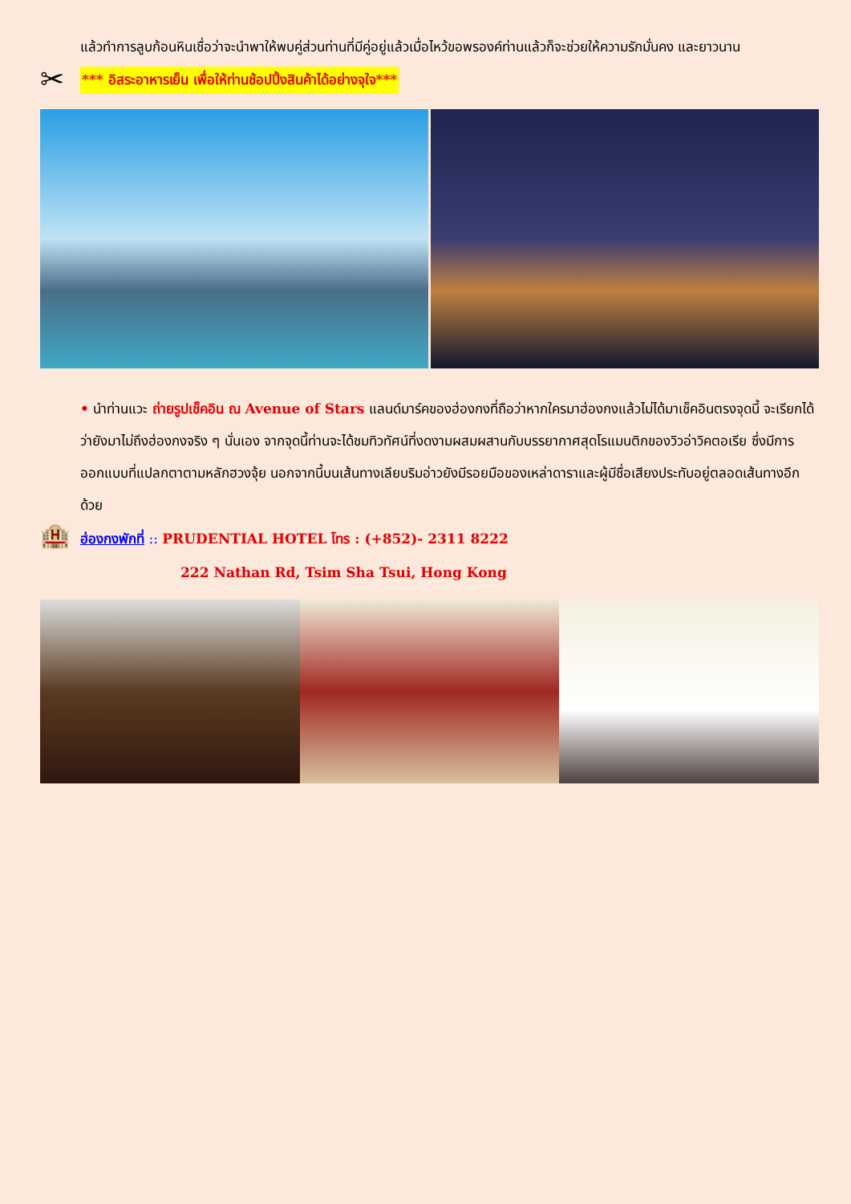แล้วทำการลูบก้อนหินเชื่อว่าจะนำพาให้พบคู่ส่วนท่านที่มีคู่อยู่แล้วเมื่อไหว้ขอพรองค์ท่านแล้วก็จะช่วยให้ความรักมั่นคง และยาวนาน
✂
*** อิสระอาหารเย็น เพื่อให้ท่านช้อปปิ้งสินค้าได้อย่างจุใจ***
• นำท่านแวะ ถ่ายรูปเช็คอิน ณ Avenue of Stars แลนด์มาร์คของฮ่องกงที่ถือว่าหากใครมาฮ่องกงแล้วไม่ได้มาเช็คอินตรงจุดนี้ จะเรียกได้ว่ายังมาไม่ถึงฮ่องกงจริง ๆ นั่นเอง จากจุดนี้ท่านจะได้ชมทิวทัศน์ที่งดงามผสมผสานกับบรรยากาศสุดโรแมนติกของวิวอ่าวิคตอเรีย ซึ่งมีการออกแบบที่แปลกตาตามหลักฮวงจุ้ย นอกจากนี้บนเส้นทางเลียบริมอ่าวยังมีรอยมือของเหล่าดาราและผู้มีชื่อเสียงประทับอยู่ตลอดเส้นทางอีกด้วย
🏨
ฮ่องกงพักที่ :: PRUDENTIAL HOTEL โทร : (+852)- 2311 8222
222 Nathan Rd, Tsim Sha Tsui, Hong Kong